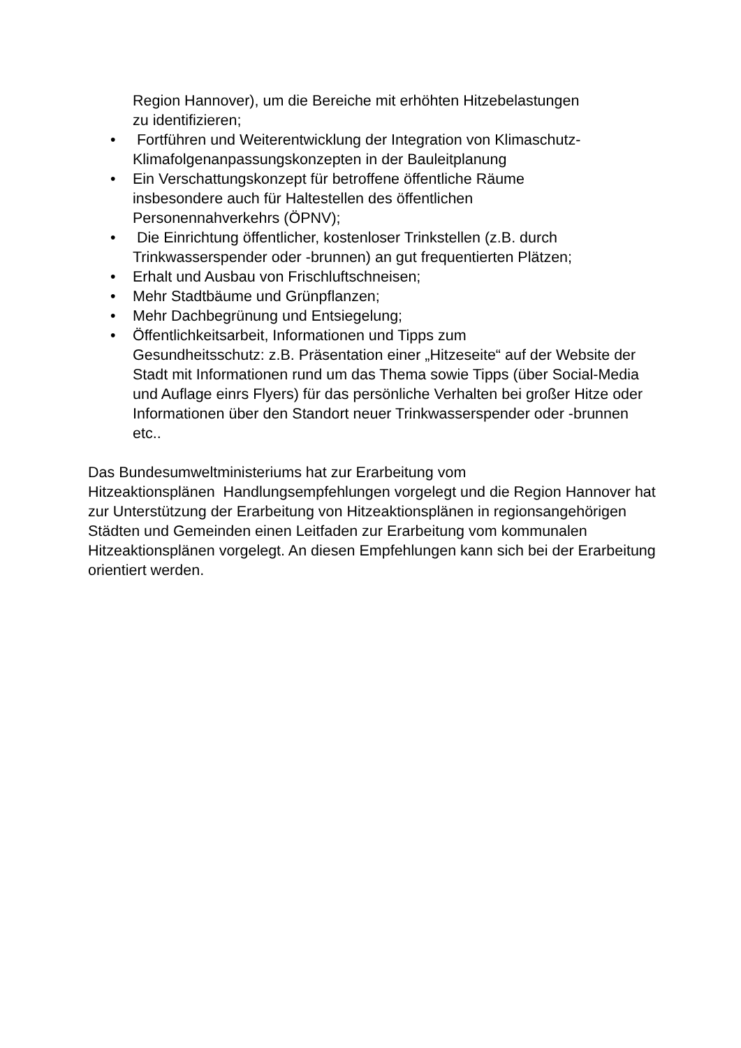Region Hannover), um die Bereiche mit erhöhten Hitzebelastungen
zu identifizieren;
• Fortführen und Weiterentwicklung der Integration von Klimaschutz-Klimafolgenanpassungskonzepten in der Bauleitplanung
• Ein Verschattungskonzept für betroffene öffentliche Räume
insbesondere auch für Haltestellen des öffentlichen
Personennahverkehrs (ÖPNV);
• Die Einrichtung öffentlicher, kostenloser Trinkstellen (z.B. durch Trinkwasserspender oder -brunnen) an gut frequentierten Plätzen;
• Erhalt und Ausbau von Frischluftschneisen;
• Mehr Stadtbäume und Grünpflanzen;
• Mehr Dachbegrünung und Entsiegelung;
• Öffentlichkeitsarbeit, Informationen und Tipps zum
Gesundheitsschutz: z.B. Präsentation einer „Hitzeseite“ auf der Website der Stadt mit Informationen rund um das Thema sowie Tipps (über Social-Media und Auflage einrs Flyers) für das persönliche Verhalten bei großer Hitze oder Informationen über den Standort neuer Trinkwasserspender oder -brunnen etc..
Das Bundesumweltministeriums hat zur Erarbeitung vom
Hitzeaktionsplänen Handlungsempfehlungen vorgelegt und die Region Hannover hat zur Unterstützung der Erarbeitung von Hitzeaktionsplänen in regionsangehörigen Städten und Gemeinden einen Leitfaden zur Erarbeitung vom kommunalen Hitzeaktionsplänen vorgelegt. An diesen Empfehlungen kann sich bei der Erarbeitung orientiert werden.